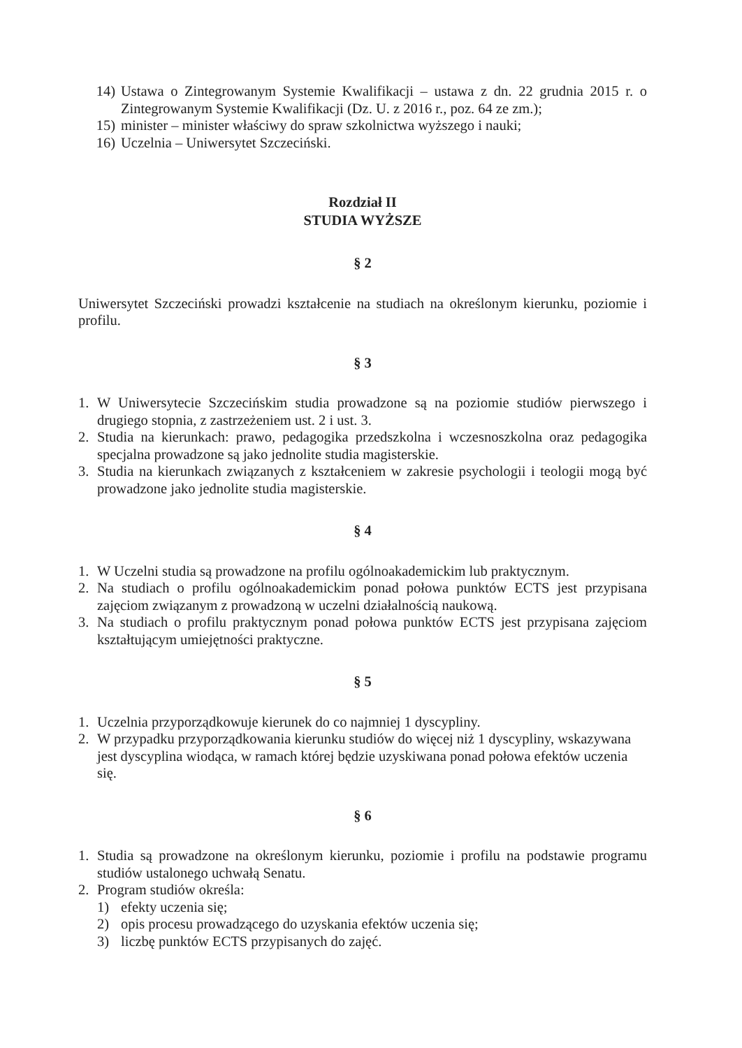14) Ustawa o Zintegrowanym Systemie Kwalifikacji – ustawa z dn. 22 grudnia 2015 r. o Zintegrowanym Systemie Kwalifikacji (Dz. U. z 2016 r., poz. 64 ze zm.);
15) minister – minister właściwy do spraw szkolnictwa wyższego i nauki;
16) Uczelnia – Uniwersytet Szczeciński.
Rozdział II
STUDIA WYŻSZE
§ 2
Uniwersytet Szczeciński prowadzi kształcenie na studiach na określonym kierunku, poziomie i profilu.
§ 3
1. W Uniwersytecie Szczecińskim studia prowadzone są na poziomie studiów pierwszego i drugiego stopnia, z zastrzeżeniem ust. 2 i ust. 3.
2. Studia na kierunkach: prawo, pedagogika przedszkolna i wczesnoszkolna oraz pedagogika specjalna prowadzone są jako jednolite studia magisterskie.
3. Studia na kierunkach związanych z kształceniem w zakresie psychologii i teologii mogą być prowadzone jako jednolite studia magisterskie.
§ 4
1. W Uczelni studia są prowadzone na profilu ogólnoakademickim lub praktycznym.
2. Na studiach o profilu ogólnoakademickim ponad połowa punktów ECTS jest przypisana zajęciom związanym z prowadzoną w uczelni działalnością naukową.
3. Na studiach o profilu praktycznym ponad połowa punktów ECTS jest przypisana zajęciom kształtującym umiejętności praktyczne.
§ 5
1. Uczelnia przyporządkowuje kierunek do co najmniej 1 dyscypliny.
2. W przypadku przyporządkowania kierunku studiów do więcej niż 1 dyscypliny, wskazywana jest dyscyplina wiodąca, w ramach której będzie uzyskiwana ponad połowa efektów uczenia się.
§ 6
1. Studia są prowadzone na określonym kierunku, poziomie i profilu na podstawie programu studiów ustalonego uchwałą Senatu.
2. Program studiów określa:
1) efekty uczenia się;
2) opis procesu prowadzącego do uzyskania efektów uczenia się;
3) liczbę punktów ECTS przypisanych do zajęć.